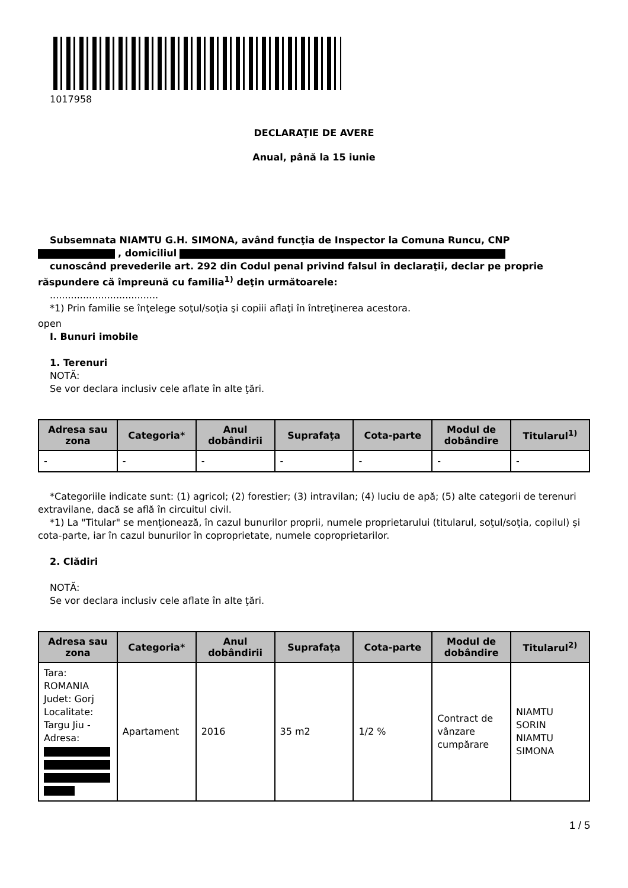1017958
DECLARAŢIE DE AVERE
Anual, până la 15 iunie
Subsemnata NIAMTU G.H. SIMONA, având funcţia de Inspector la Comuna Runcu, CNP
, domiciliul
cunoscând prevederile art. 292 din Codul penal privind falsul în declaraţii, declar pe proprie răspundere că împreună cu familia<sup>1)</sup> deţin următoarele:
....................................
*1) Prin familie se înţelege soţul/soţia şi copiii aflaţi în întreţinerea acestora.
open
I. Bunuri imobile
1. Terenuri
NOTĂ:
Se vor declara inclusiv cele aflate în alte ţări.
| Adresa sau zona | Categoria* | Anul dobândirii | Suprafaţa | Cota-parte | Modul de dobândire | Titularul<sup>1)</sup> |
| --- | --- | --- | --- | --- | --- | --- |
| - | - | - | - | - | - | - |
*Categoriile indicate sunt: (1) agricol; (2) forestier; (3) intravilan; (4) luciu de apă; (5) alte categorii de terenuri extravilane, dacă se află în circuitul civil.
*1) La "Titular" se menţionează, în cazul bunurilor proprii, numele proprietarului (titularul, soţul/soţia, copilul) și cota-parte, iar în cazul bunurilor în coproprietate, numele coproprietarilor.
2. Clădiri
NOTĂ:
Se vor declara inclusiv cele aflate în alte ţări.
| Adresa sau zona | Categoria* | Anul dobândirii | Suprafaţa | Cota-parte | Modul de dobândire | Titularul<sup>2)</sup> |
| --- | --- | --- | --- | --- | --- | --- |
| Tara: ROMANIA Judet: Gorj Localitate: Targu Jiu - Adresa: | Apartament | 2016 | 35 m2 | 1/2 % | Contract de vânzare cumpărare | NIAMTU SORIN NIAMTU SIMONA |
1 / 5